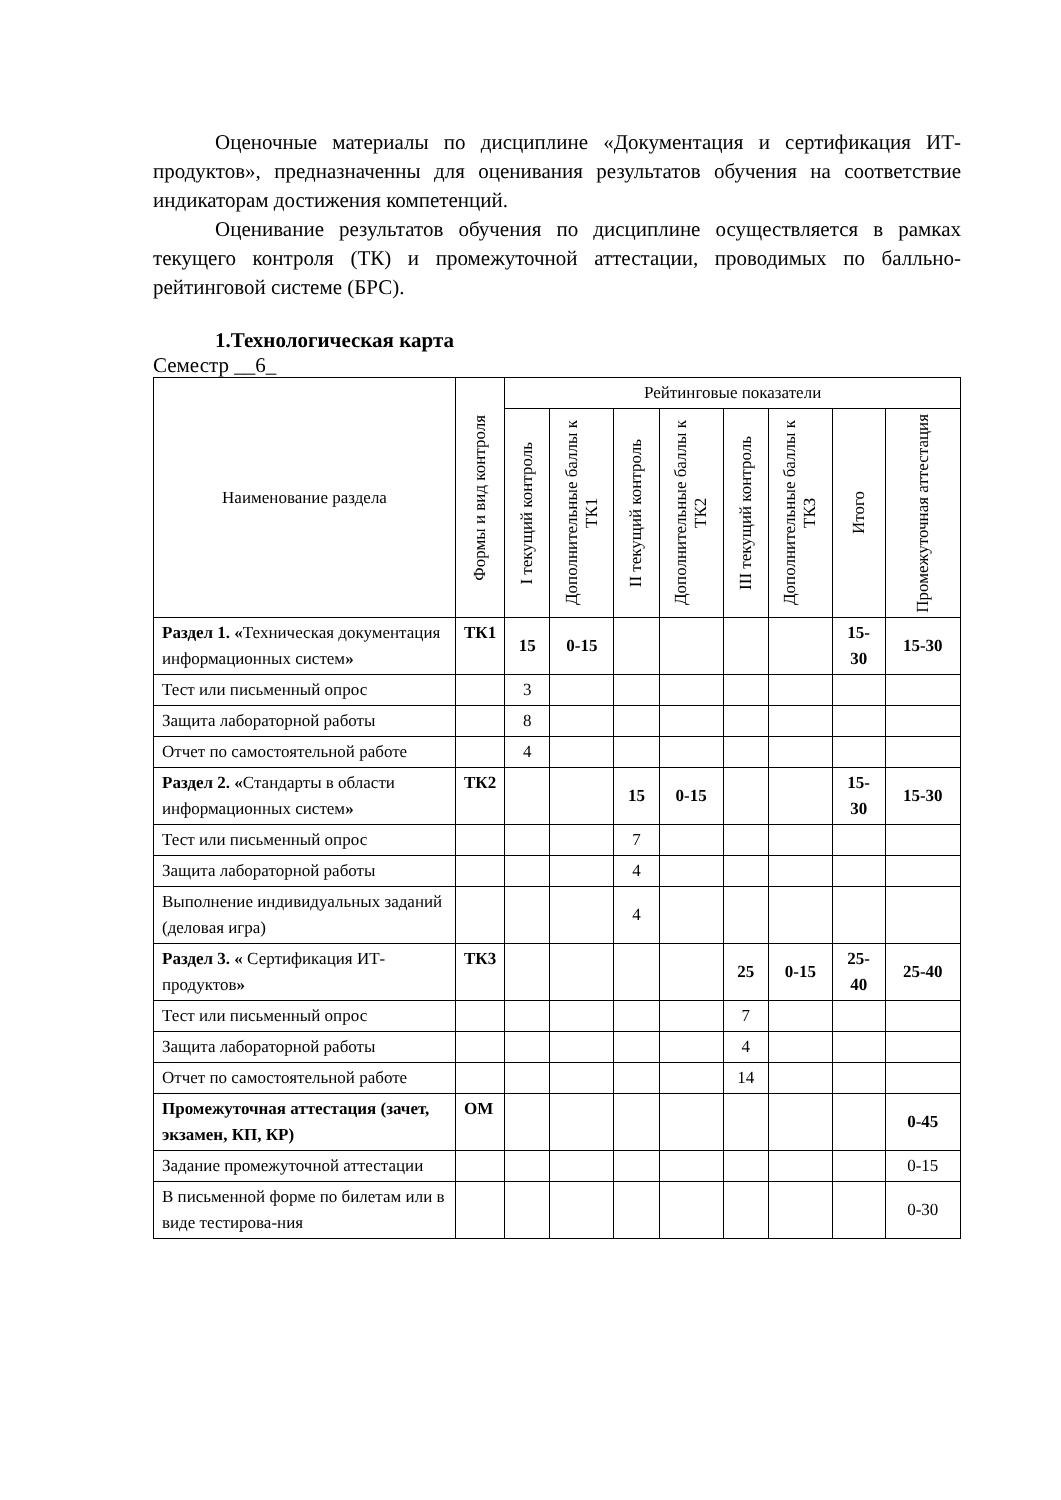Оценочные материалы по дисциплине «Документация и сертификация ИТ-продуктов», предназначенны для оценивания результатов обучения на соответствие индикаторам достижения компетенций.
Оценивание результатов обучения по дисциплине осуществляется в рамках текущего контроля (ТК) и промежуточной аттестации, проводимых по балльно-рейтинговой системе (БРС).
1.Технологическая карта
Семестр __6_
| Наименование раздела | Формы и вид контроля | Рейтинговые показатели | | | | | | | |
| --- | --- | --- | --- | --- | --- | --- | --- | --- | --- |
| | | I текущий контроль | Дополнительные баллы к ТК1 | II текущий контроль | Дополнительные баллы к ТК2 | III текущий контроль | Дополнительные баллы к ТКЗ | Итого | Промежуточная аттестация |
| Раздел 1. « Техническая документация информационных систем » | ТК1 | 15 | 0-15 | | | | | 15- 30 | 15-30 |
| Тест или письменный опрос | | 3 | | | | | | | |
| Защита лабораторной работы | | 8 | | | | | | | |
| Отчет по самостоятельной работе | | 4 | | | | | | | |
| Раздел 2. « Стандарты в области информационных систем » | ТК2 | | | 15 | 0-15 | | | 15- 30 | 15-30 |
| Тест или письменный опрос | | | | 7 | | | | | |
| Защита лабораторной работы | | | | 4 | | | | | |
| Выполнение индивидуальных заданий (деловая игра) | | | | 4 | | | | | |
| Раздел 3. « Сертификация ИТ-продуктов » | ТК3 | | | | | 25 | 0-15 | 25- 40 | 25-40 |
| Тест или письменный опрос | | | | | | 7 | | | |
| Защита лабораторной работы | | | | | | 4 | | | |
| Отчет по самостоятельной работе | | | | | | 14 | | | |
| Промежуточная аттестация (зачет, экзамен, КП, КР) | ОМ | | | | | | | | 0-45 |
| Задание промежуточной аттестации | | | | | | | | | 0-15 |
| В письменной форме по билетам или в виде тестирова-ния | | | | | | | | | 0-30 |